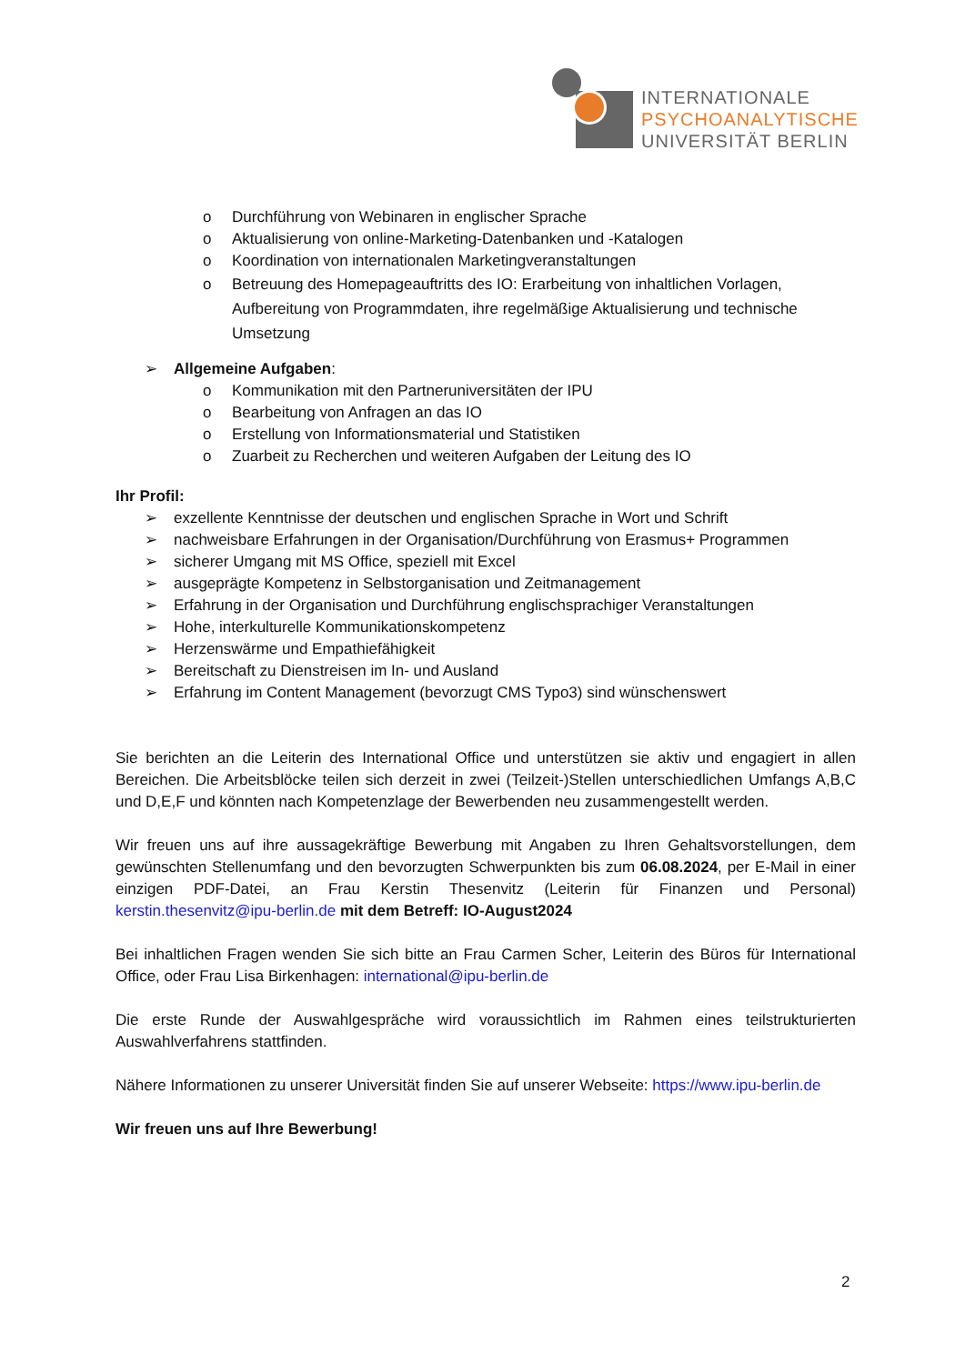INTERNATIONALE
PSYCHOANALYTISCHE
UNIVERSITÄT BERLIN
o Durchführung von Webinaren in englischer Sprache
o Aktualisierung von online-Marketing-Datenbanken und -Katalogen
o Koordination von internationalen Marketingveranstaltungen
o Betreuung des Homepageauftritts des IO: Erarbeitung von inhaltlichen Vorlagen, Aufbereitung von Programmdaten, ihre regelmäßige Aktualisierung und technische Umsetzung
➢ Allgemeine Aufgaben:
o Kommunikation mit den Partneruniversitäten der IPU
o Bearbeitung von Anfragen an das IO
o Erstellung von Informationsmaterial und Statistiken
o Zuarbeit zu Recherchen und weiteren Aufgaben der Leitung des IO
Ihr Profil:
➢ exzellente Kenntnisse der deutschen und englischen Sprache in Wort und Schrift
➢ nachweisbare Erfahrungen in der Organisation/Durchführung von Erasmus+ Programmen
➢ sicherer Umgang mit MS Office, speziell mit Excel
➢ ausgeprägte Kompetenz in Selbstorganisation und Zeitmanagement
➢ Erfahrung in der Organisation und Durchführung englischsprachiger Veranstaltungen
➢ Hohe, interkulturelle Kommunikationskompetenz
➢ Herzenswärme und Empathiefähigkeit
➢ Bereitschaft zu Dienstreisen im In- und Ausland
➢ Erfahrung im Content Management (bevorzugt CMS Typo3) sind wünschenswert
Sie berichten an die Leiterin des International Office und unterstützen sie aktiv und engagiert in allen Bereichen. Die Arbeitsblöcke teilen sich derzeit in zwei (Teilzeit-)Stellen unterschiedlichen Umfangs A,B,C und D,E,F und könnten nach Kompetenzlage der Bewerbenden neu zusammengestellt werden.
Wir freuen uns auf ihre aussagekräftige Bewerbung mit Angaben zu Ihren Gehaltsvorstellungen, dem gewünschten Stellenumfang und den bevorzugten Schwerpunkten bis zum 06.08.2024, per E-Mail in einer einzigen PDF-Datei, an Frau Kerstin Thesenvitz (Leiterin für Finanzen und Personal) kerstin.thesenvitz@ipu-berlin.de mit dem Betreff: IO-August2024
Bei inhaltlichen Fragen wenden Sie sich bitte an Frau Carmen Scher, Leiterin des Büros für International Office, oder Frau Lisa Birkenhagen: international@ipu-berlin.de
Die erste Runde der Auswahlgespräche wird voraussichtlich im Rahmen eines teilstrukturierten Auswahlverfahrens stattfinden.
Nähere Informationen zu unserer Universität finden Sie auf unserer Webseite: https://www.ipu-berlin.de
Wir freuen uns auf Ihre Bewerbung!
2